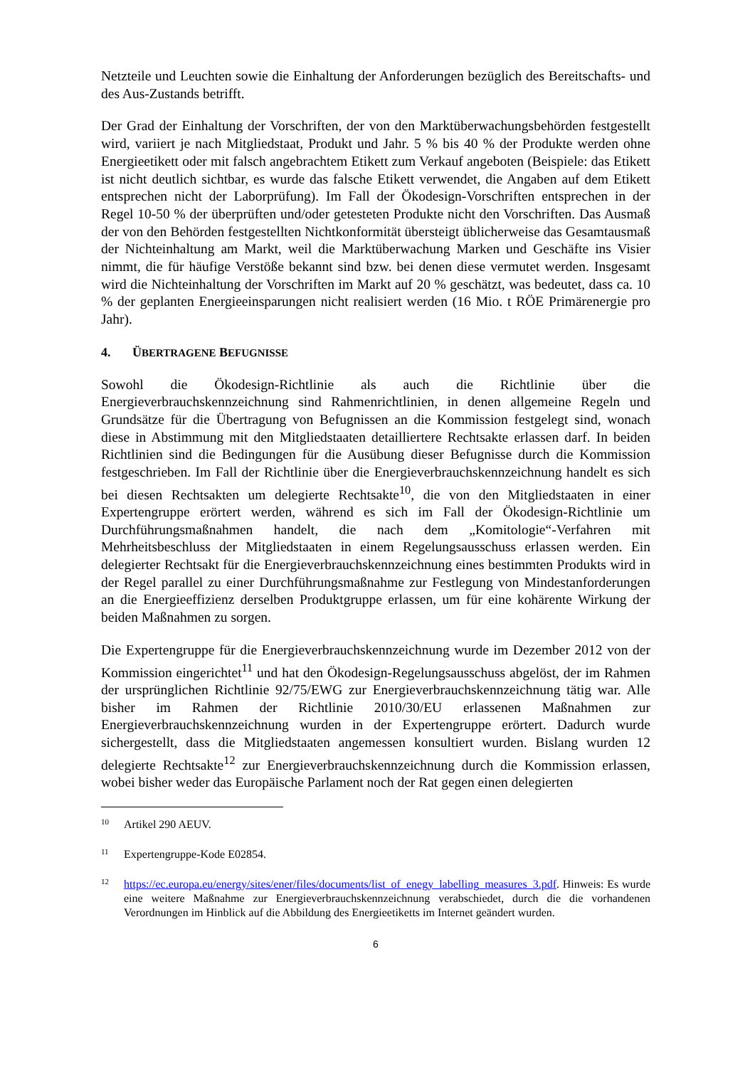Netzteile und Leuchten sowie die Einhaltung der Anforderungen bezüglich des Bereitschafts- und des Aus-Zustands betrifft.
Der Grad der Einhaltung der Vorschriften, der von den Marktüberwachungsbehörden festgestellt wird, variiert je nach Mitgliedstaat, Produkt und Jahr. 5 % bis 40 % der Produkte werden ohne Energieetikett oder mit falsch angebrachtem Etikett zum Verkauf angeboten (Beispiele: das Etikett ist nicht deutlich sichtbar, es wurde das falsche Etikett verwendet, die Angaben auf dem Etikett entsprechen nicht der Laborprüfung). Im Fall der Ökodesign-Vorschriften entsprechen in der Regel 10-50 % der überprüften und/oder getesteten Produkte nicht den Vorschriften. Das Ausmaß der von den Behörden festgestellten Nichtkonformität übersteigt üblicherweise das Gesamtausmaß der Nichteinhaltung am Markt, weil die Marktüberwachung Marken und Geschäfte ins Visier nimmt, die für häufige Verstöße bekannt sind bzw. bei denen diese vermutet werden. Insgesamt wird die Nichteinhaltung der Vorschriften im Markt auf 20 % geschätzt, was bedeutet, dass ca. 10 % der geplanten Energieeinsparungen nicht realisiert werden (16 Mio. t RÖE Primärenergie pro Jahr).
4. ÜBERTRAGENE BEFUGNISSE
Sowohl die Ökodesign-Richtlinie als auch die Richtlinie über die Energieverbrauchskennzeichnung sind Rahmenrichtlinien, in denen allgemeine Regeln und Grundsätze für die Übertragung von Befugnissen an die Kommission festgelegt sind, wonach diese in Abstimmung mit den Mitgliedstaaten detailliertere Rechtsakte erlassen darf. In beiden Richtlinien sind die Bedingungen für die Ausübung dieser Befugnisse durch die Kommission festgeschrieben. Im Fall der Richtlinie über die Energieverbrauchskennzeichnung handelt es sich bei diesen Rechtsakten um delegierte Rechtsakte<sup>10</sup>, die von den Mitgliedstaaten in einer Expertengruppe erörtert werden, während es sich im Fall der Ökodesign-Richtlinie um Durchführungsmaßnahmen handelt, die nach dem „Komitologie“-Verfahren mit Mehrheitsbeschluss der Mitgliedstaaten in einem Regelungsausschuss erlassen werden. Ein delegierter Rechtsakt für die Energieverbrauchskennzeichnung eines bestimmten Produkts wird in der Regel parallel zu einer Durchführungsmaßnahme zur Festlegung von Mindestanforderungen an die Energieeffizienz derselben Produktgruppe erlassen, um für eine kohärente Wirkung der beiden Maßnahmen zu sorgen.
Die Expertengruppe für die Energieverbrauchskennzeichnung wurde im Dezember 2012 von der Kommission eingerichtet<sup>11</sup> und hat den Ökodesign-Regelungsausschuss abgelöst, der im Rahmen der ursprünglichen Richtlinie 92/75/EWG zur Energieverbrauchskennzeichnung tätig war. Alle bisher im Rahmen der Richtlinie 2010/30/EU erlassenen Maßnahmen zur Energieverbrauchskennzeichnung wurden in der Expertengruppe erörtert. Dadurch wurde sichergestellt, dass die Mitgliedstaaten angemessen konsultiert wurden. Bislang wurden 12 delegierte Rechtsakte<sup>12</sup> zur Energieverbrauchskennzeichnung durch die Kommission erlassen, wobei bisher weder das Europäische Parlament noch der Rat gegen einen delegierten
10 Artikel 290 AEUV.
11 Expertengruppe-Kode E02854.
12 https://ec.europa.eu/energy/sites/ener/files/documents/list_of_enegy_labelling_measures_3.pdf. Hinweis: Es wurde eine weitere Maßnahme zur Energieverbrauchskennzeichnung verabschiedet, durch die die vorhandenen Verordnungen im Hinblick auf die Abbildung des Energieetiketts im Internet geändert wurden.
6